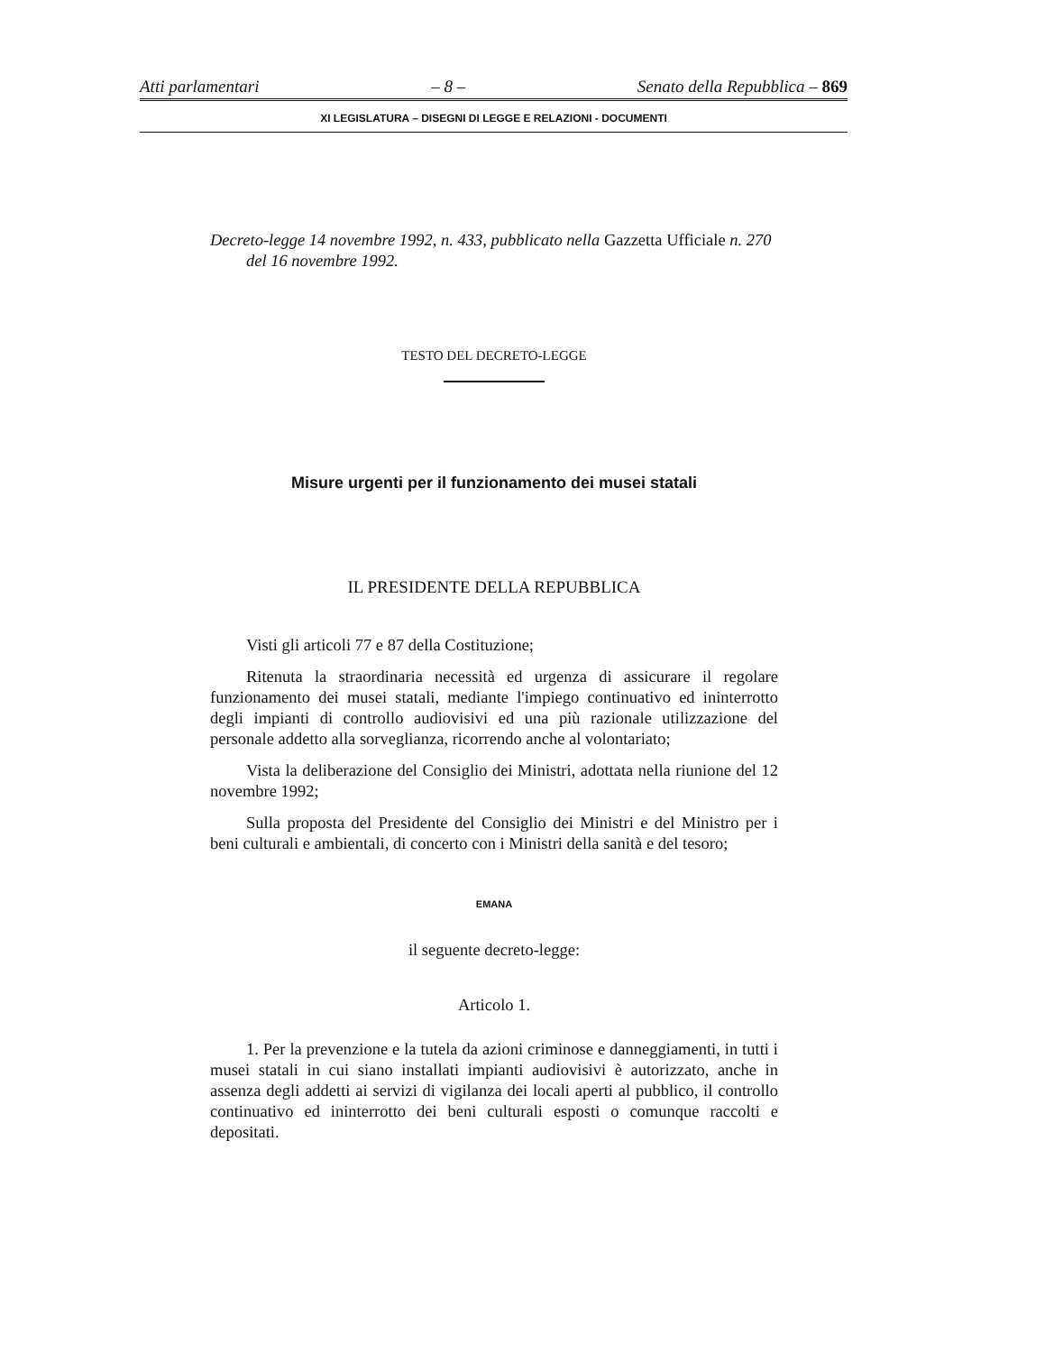Atti parlamentari – 8 – Senato della Repubblica – 869
XI LEGISLATURA – DISEGNI DI LEGGE E RELAZIONI - DOCUMENTI
Decreto-legge 14 novembre 1992, n. 433, pubblicato nella Gazzetta Ufficiale n. 270 del 16 novembre 1992.
TESTO DEL DECRETO-LEGGE
Misure urgenti per il funzionamento dei musei statali
IL PRESIDENTE DELLA REPUBBLICA
Visti gli articoli 77 e 87 della Costituzione;
Ritenuta la straordinaria necessità ed urgenza di assicurare il regolare funzionamento dei musei statali, mediante l'impiego continuativo ed ininterrotto degli impianti di controllo audiovisivi ed una più razionale utilizzazione del personale addetto alla sorveglianza, ricorrendo anche al volontariato;
Vista la deliberazione del Consiglio dei Ministri, adottata nella riunione del 12 novembre 1992;
Sulla proposta del Presidente del Consiglio dei Ministri e del Ministro per i beni culturali e ambientali, di concerto con i Ministri della sanità e del tesoro;
EMANA
il seguente decreto-legge:
Articolo 1.
1. Per la prevenzione e la tutela da azioni criminose e danneggiamenti, in tutti i musei statali in cui siano installati impianti audiovisivi è autorizzato, anche in assenza degli addetti ai servizi di vigilanza dei locali aperti al pubblico, il controllo continuativo ed ininterrotto dei beni culturali esposti o comunque raccolti e depositati.